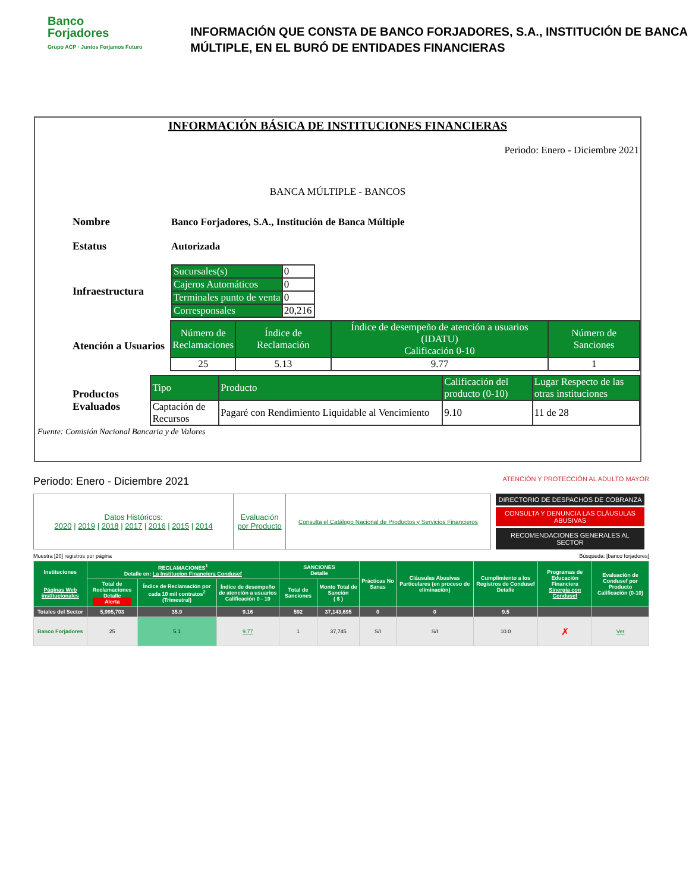Banco
Forjadores
Grupo ACP · Juntos Forjamos Futuro
INFORMACIÓN QUE CONSTA DE BANCO FORJADORES, S.A., INSTITUCIÓN DE BANCA MÚLTIPLE, EN EL BURÓ DE ENTIDADES FINANCIERAS
INFORMACIÓN BÁSICA DE INSTITUCIONES FINANCIERAS
Periodo: Enero - Diciembre 2021
BANCA MÚLTIPLE - BANCOS
Nombre
Banco Forjadores, S.A., Institución de Banca Múltiple
Estatus Autorizada
Infraestructura
| Sucursales(s) | 0 |
| Cajeros Automáticos | 0 |
| Terminales punto de venta | 0 |
| Corresponsales | 20,216 |
Atención a Usuarios
| Número de Reclamaciones | Índice de Reclamación | Índice de desempeño de atención a usuarios (IDATU) Calificación 0-10 | Número de Sanciones |
| 25 | 5.13 | 9.77 | 1 |
Productos Evaluados
| Tipo | Producto | Calificación del producto (0-10) | Lugar Respecto de las otras instituciones |
| Captación de Recursos | Pagaré con Rendimiento Liquidable al Vencimiento | 9.10 | 11 de 28 |
Fuente: Comisión Nacional Bancaria y de Valores
Periodo: Enero - Diciembre 2021
ATENCIÓN Y PROTECCIÓN AL ADULTO MAYOR
| Datos Históricos: 2020 / 2019 / 2018 / 2017 / 2016 / 2015 / 2014 | Evaluación por Producto | Consulta el Catálogo Nacional de Productos y Servicios Financieros |
DIRECTORIO DE DESPACHOS DE COBRANZA
CONSULTA Y DENUNCIA LAS CLÁUSULAS ABUSIVAS
RECOMENDACIONES GENERALES AL SECTOR
Muestra [20] registros por página Búsqueda: [banco forjadores]
| Instituciones Páginas Web institucionales | RECLAMACIONES<sup>1</sup> Detalle en: La Institucion Financiera Condusef | | | SANCIONES Detalle | | Prácticas No Sanas | Cláusulas Abusivas Particulares (en proceso de eliminación) | Cumplimiento a los Registros de Condusef Detalle | Programas de Educación Financiera Sinergia con Condusef | Evaluación de Condusef por Producto Calificación (0-10) |
| --- | --- | --- | --- | --- | --- | --- | --- | --- | --- | --- |
| | Total de Reclamaciones Detalle Alerta | Índice de Reclamación por cada 10 mil contratos<sup>2</sup> (Trimestral) | Índice de desempeño de atención a usuarios Calificación 0 - 10 | Total de Sanciones | Monto Total de Sanción ( $ ) | | | | | |
| Totales del Sector | 5,995,703 | 35.9 | 9.16 | 592 | 37,143,695 | 0 | 0 | 9.5 | | |
| Banco Forjadores | 25 | 5.1 | 9.77 | 1 | 37,745 | S/I | S/I | 10.0 | ✗ | Ver |